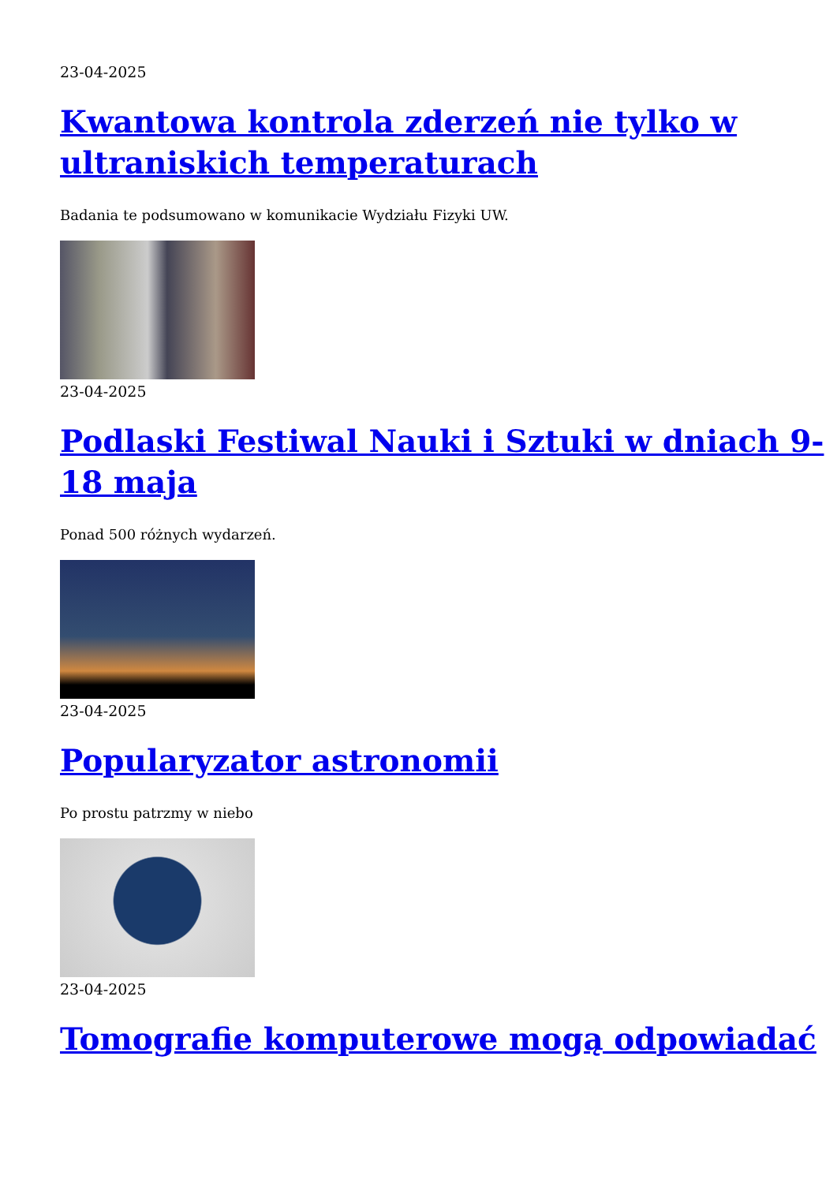23-04-2025
Kwantowa kontrola zderzeń nie tylko w ultraniskich temperaturach
Badania te podsumowano w komunikacie Wydziału Fizyki UW.
23-04-2025
Podlaski Festiwal Nauki i Sztuki w dniach 9-18 maja
Ponad 500 różnych wydarzeń.
23-04-2025
Popularyzator astronomii
Po prostu patrzmy w niebo
23-04-2025
Tomografie komputerowe mogą odpowiadać